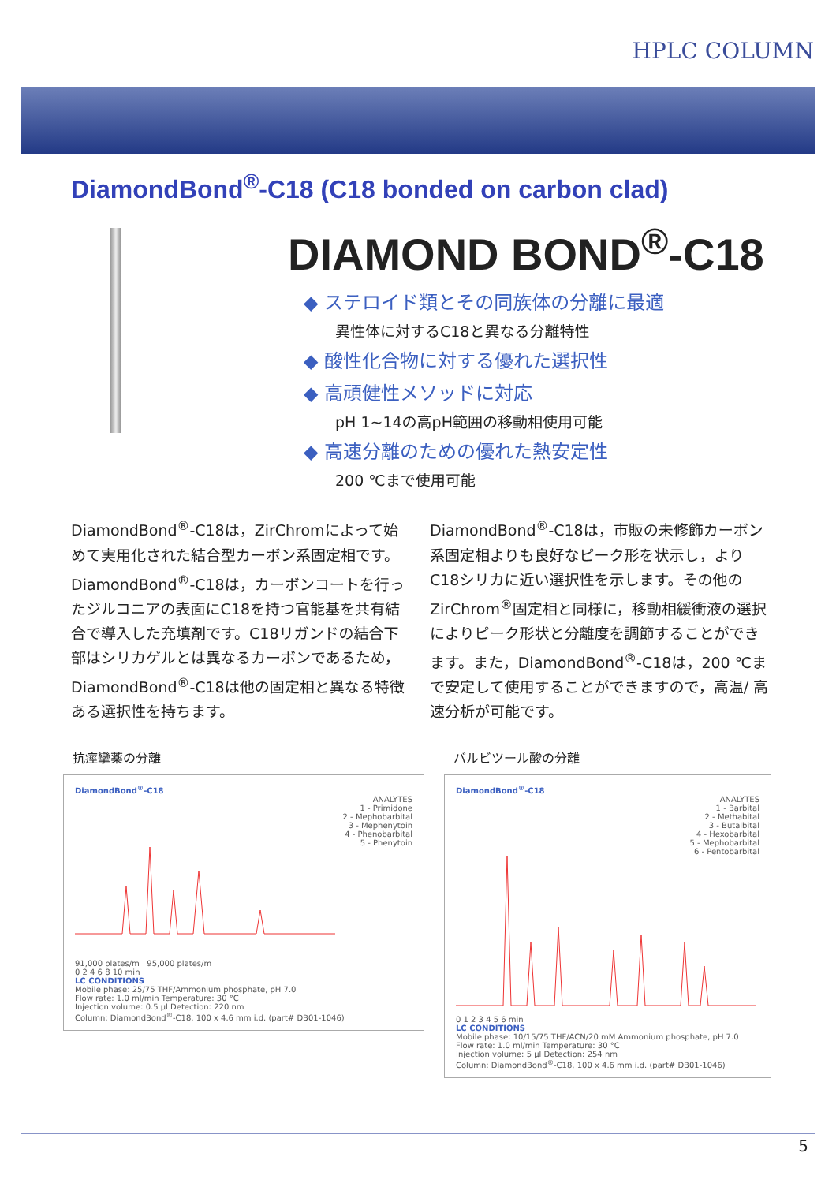HPLC COLUMN
DiamondBond<sup>®</sup>-C18 (C18 bonded on carbon clad)
DIAMOND BOND<sup>®</sup>-C18
◆ ステロイド類とその同族体の分離に最適
異性体に対するC18と異なる分離特性
◆ 酸性化合物に対する優れた選択性
◆ 高頑健性メソッドに対応
pH 1~14の高pH範囲の移動相使用可能
◆ 高速分離のための優れた熱安定性
200 ℃まで使用可能
DiamondBond<sup>®</sup>-C18は，ZirChromによって始めて実用化された結合型カーボン系固定相です。DiamondBond<sup>®</sup>-C18は，カーボンコートを行ったジルコニアの表面にC18を持つ官能基を共有結合で導入した充填剤です。C18リガンドの結合下部はシリカゲルとは異なるカーボンであるため，DiamondBond<sup>®</sup>-C18は他の固定相と異なる特徴ある選択性を持ちます。
DiamondBond<sup>®</sup>-C18は，市販の未修飾カーボン系固定相よりも良好なピーク形を状示し，よりC18シリカに近い選択性を示します。その他のZirChrom<sup>®</sup>固定相と同様に，移動相緩衝液の選択によりピーク形状と分離度を調節することができます。また，DiamondBond<sup>®</sup>-C18は，200 ℃まで安定して使用することができますので，高温/ 高速分析が可能です。
抗痙攣薬の分離
DiamondBond<sup>®</sup>-C18
ANALYTES
1 - Primidone
2 - Mephobarbital
3 - Mephenytoin
4 - Phenobarbital
5 - Phenytoin
91,000 plates/m 95,000 plates/m
0 2 4 6 8 10 min
LC CONDITIONS
Mobile phase: 25/75 THF/Ammonium phosphate, pH 7.0
Flow rate: 1.0 ml/min Temperature: 30 °C
Injection volume: 0.5 µl Detection: 220 nm
Column: DiamondBond<sup>®</sup>-C18, 100 x 4.6 mm i.d. (part# DB01-1046)
バルビツール酸の分離
DiamondBond<sup>®</sup>-C18
ANALYTES
1 - Barbital
2 - Methabital
3 - Butalbital
4 - Hexobarbital
5 - Mephobarbital
6 - Pentobarbital
0 1 2 3 4 5 6 min
LC CONDITIONS
Mobile phase: 10/15/75 THF/ACN/20 mM Ammonium phosphate, pH 7.0
Flow rate: 1.0 ml/min Temperature: 30 °C
Injection volume: 5 µl Detection: 254 nm
Column: DiamondBond<sup>®</sup>-C18, 100 x 4.6 mm i.d. (part# DB01-1046)
5